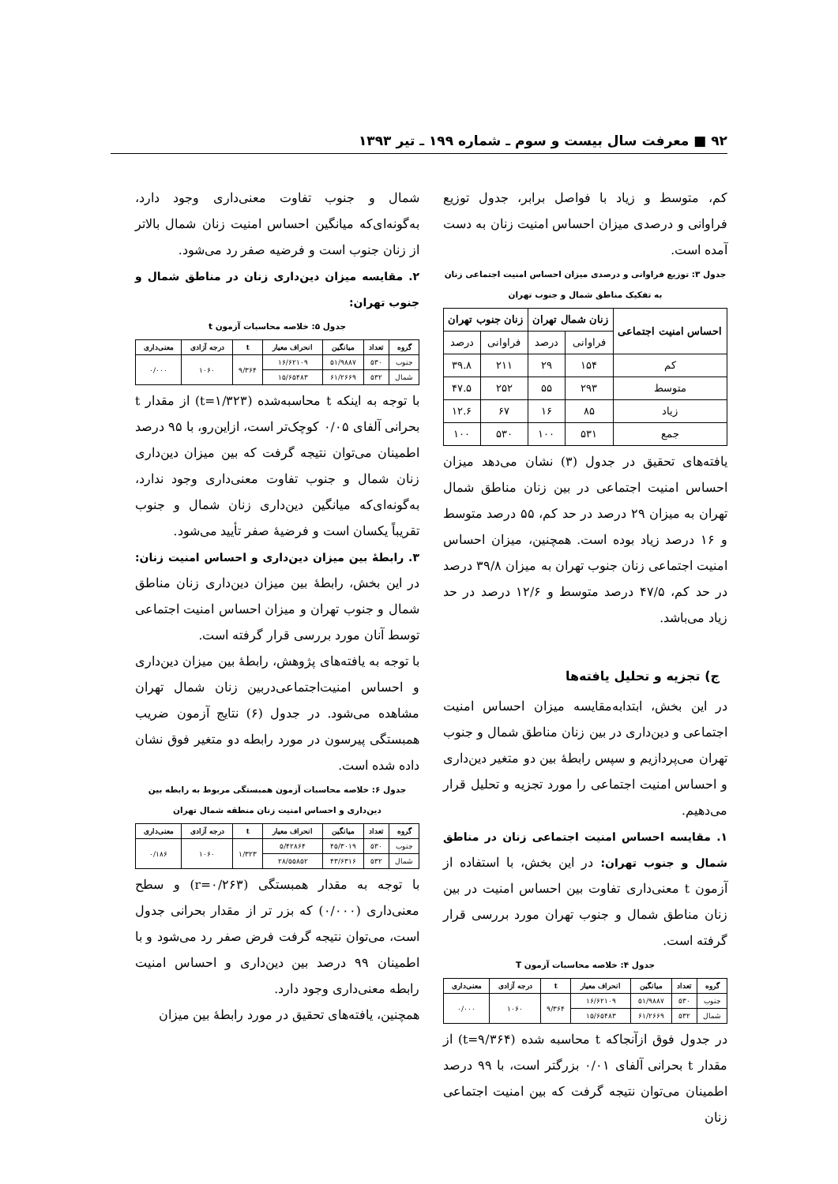۹۲ ■ معرفت سال بیست و سوم ـ شماره ۱۹۹ ـ تیر ۱۳۹۳
کم، متوسط و زیاد با فواصل برابر، جدول توزیع فراوانی و درصدی میزان احساس امنیت زنان به دست آمده است.
جدول ۳: توزیع فراوانی و درصدی میزان احساس امنیت اجتماعی زنان به تفکیک مناطق شمال و جنوب تهران
| احساس امنیت اجتماعی | زنان شمال تهران | | زنان جنوب تهران | |
| --- | --- | --- | --- | --- |
| | فراوانی | درصد | فراوانی | درصد |
| کم | ۱۵۴ | ۲۹ | ۲۱۱ | ۳۹.۸ |
| متوسط | ۲۹۳ | ۵۵ | ۲۵۲ | ۴۷.۵ |
| زیاد | ۸۵ | ۱۶ | ۶۷ | ۱۲.۶ |
| جمع | ۵۳۱ | ۱۰۰ | ۵۳۰ | ۱۰۰ |
یافته‌های تحقیق در جدول (۳) نشان می‌دهد میزان احساس امنیت اجتماعی در بین زنان مناطق شمال تهران به میزان ۲۹ درصد در حد کم، ۵۵ درصد متوسط و ۱۶ درصد زیاد بوده است. همچنین، میزان احساس امنیت اجتماعی زنان جنوب تهران به میزان ۳۹/۸ درصد در حد کم، ۴۷/۵ درصد متوسط و ۱۲/۶ درصد در حد زیاد می‌باشد.
ج) تجزیه و تحلیل یافته‌ها
در این بخش، ابتدابه‌مقایسه میزان احساس امنیت اجتماعی و دین‌داری در بین زنان مناطق شمال و جنوب تهران می‌پردازیم و سپس رابطهٔ بین دو متغیر دین‌داری و احساس امنیت اجتماعی را مورد تجزیه و تحلیل قرار می‌دهیم.
۱. مقایسه احساس امنیت اجتماعی زنان در مناطق شمال و جنوب تهران: در این بخش، با استفاده از آزمون t معنی‌داری تفاوت بین احساس امنیت در بین زنان مناطق شمال و جنوب تهران مورد بررسی قرار گرفته است.
جدول ۴: خلاصه محاسبات آزمون T
| گروه | تعداد | میانگین | انحراف معیار | t | درجه آزادی | معنی‌داری |
| --- | --- | --- | --- | --- | --- | --- |
| جنوب | ۵۳۰ | ۵۱/۹۸۸۷ | ۱۶/۶۲۱۰۹ | ۹/۳۶۴ | ۱۰۶۰ | ۰/۰۰۰ |
| شمال | ۵۳۲ | ۶۱/۲۶۶۹ | ۱۵/۶۵۴۸۳ | | | |
در جدول فوق ازآنجاکه t محاسبه شده (t=۹/۳۶۴) از مقدار t بحرانی آلفای ۰/۰۱ بزرگتر است، با ۹۹ درصد اطمینان می‌توان نتیجه گرفت که بین امنیت اجتماعی زنان
شمال و جنوب تفاوت معنی‌داری وجود دارد، به‌گونه‌ای‌که میانگین احساس امنیت زنان شمال بالاتر از زنان جنوب است و فرضیه صفر رد می‌شود.
۲. مقایسه میزان دین‌داری زنان در مناطق شمال و جنوب تهران:
جدول ۵: خلاصه محاسبات آزمون t
| گروه | تعداد | میانگین | انحراف معیار | t | درجه آزادی | معنی‌داری |
| --- | --- | --- | --- | --- | --- | --- |
| جنوب | ۵۳۰ | ۵۱/۹۸۸۷ | ۱۶/۶۲۱۰۹ | ۹/۳۶۴ | ۱۰۶۰ | ۰/۰۰۰ |
| شمال | ۵۳۲ | ۶۱/۲۶۶۹ | ۱۵/۶۵۴۸۳ | | | |
با توجه به اینکه t محاسبه‌شده (t=۱/۳۲۳) از مقدار t بحرانی آلفای ۰/۰۵ کوچک‌تر است، ازاین‌رو، با ۹۵ درصد اطمینان می‌توان نتیجه گرفت که بین میزان دین‌داری زنان شمال و جنوب تفاوت معنی‌داری وجود ندارد، به‌گونه‌ای‌که میانگین دین‌داری زنان شمال و جنوب تقریباً یکسان است و فرضیهٔ صفر تأیید می‌شود.
۳. رابطهٔ بین میزان دین‌داری و احساس امنیت زنان: در این بخش، رابطهٔ بین میزان دین‌داری زنان مناطق شمال و جنوب تهران و میزان احساس امنیت اجتماعی توسط آنان مورد بررسی قرار گرفته است.
با توجه به یافته‌های پژوهش، رابطهٔ بین میزان دین‌داری و احساس امنیت‌اجتماعی‌دربین زنان شمال تهران مشاهده می‌شود. در جدول (۶) نتایج آزمون ضریب همبستگی پیرسون در مورد رابطه دو متغیر فوق نشان داده شده است.
جدول ۶: خلاصه محاسبات آزمون همبستگی مربوط به رابطه بین دین‌داری و احساس امنیت زنان منطقه شمال تهران
| گروه | تعداد | میانگین | انحراف معیار | t | درجه آزادی | معنی‌داری |
| --- | --- | --- | --- | --- | --- | --- |
| جنوب | ۵۳۰ | ۴۵/۳۰۱۹ | ۵/۴۲۸۶۴ | ۱/۳۲۳ | ۱۰۶۰ | ۰/۱۸۶ |
| شمال | ۵۳۲ | ۴۳/۶۳۱۶ | ۲۸/۵۵۸۵۲ | | | |
با توجه به مقدار همبستگی (r=۰/۲۶۳) و سطح معنی‌داری (۰/۰۰۰) که بزر تر از مقدار بحرانی جدول است، می‌توان نتیجه گرفت فرض صفر رد می‌شود و با اطمینان ۹۹ درصد بین دین‌داری و احساس امنیت رابطه معنی‌داری وجود دارد.
همچنین، یافته‌های تحقیق در مورد رابطهٔ بین میزان